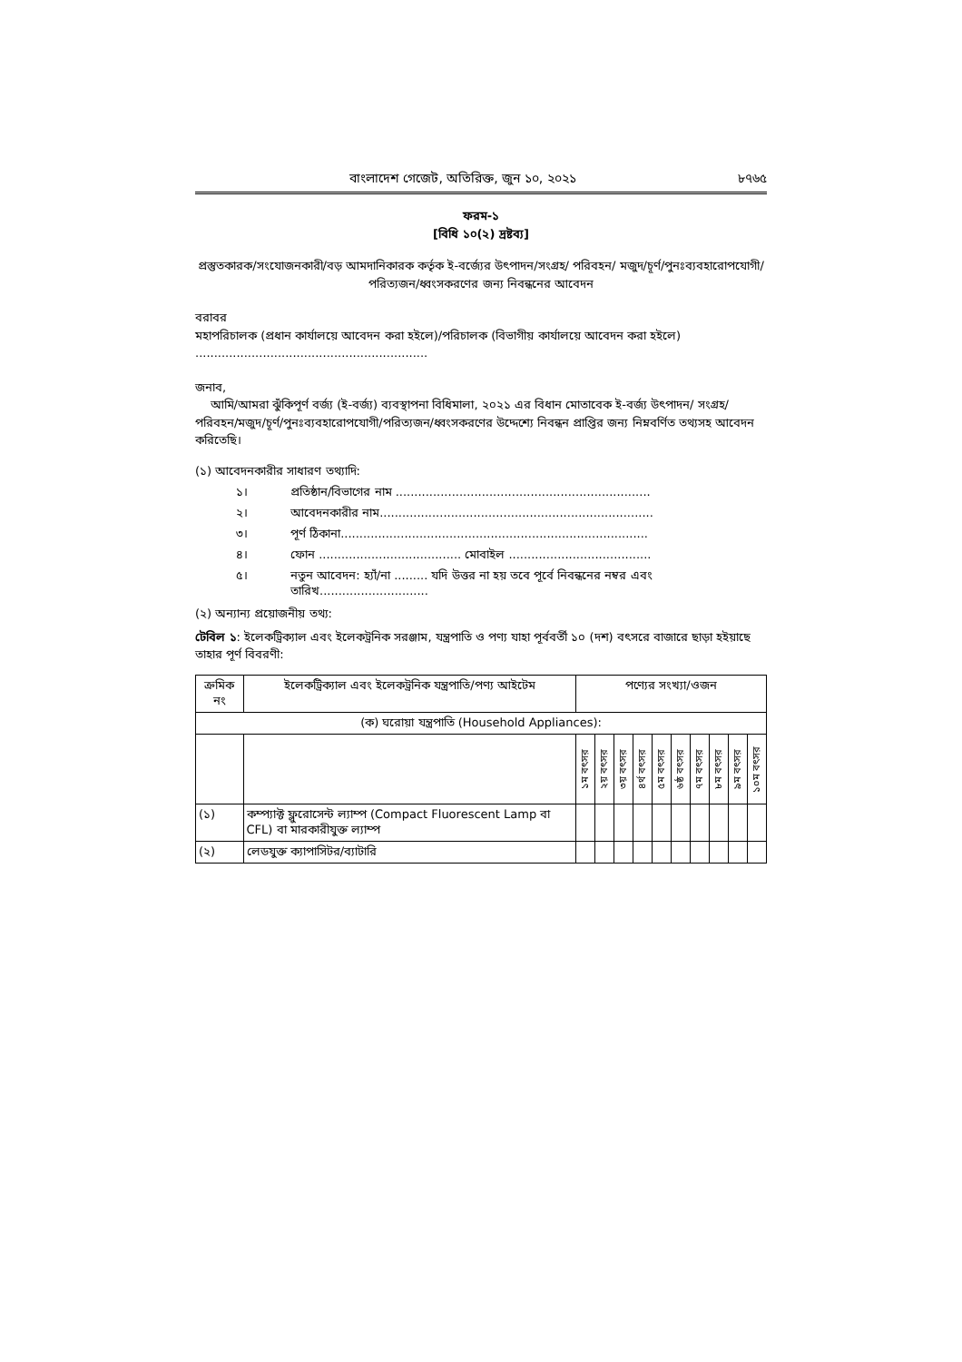বাংলাদেশ গেজেট, অতিরিক্ত, জুন ১০, ২০২১ ৮৭৬৫
ফরম-১
[বিধি ১০(২) দ্রষ্টব্য]
প্রস্তুতকারক/সংযোজনকারী/বড় আমদানিকারক কর্তৃক ই-বর্জ্যের উৎপাদন/সংগ্রহ/ পরিবহন/ মজুদ/চূর্ণ/পুনঃব্যবহারোপযোগী/পরিত্যজন/ধ্বংসকরণের জন্য নিবন্ধনের আবেদন
বরাবর
মহাপরিচালক (প্রধান কার্যালয়ে আবেদন করা হইলে)/পরিচালক (বিভাগীয় কার্যালয়ে আবেদন করা হইলে)
..............................................................
জনাব,
আমি/আমরা ঝুঁকিপূর্ণ বর্জ্য (ই-বর্জ্য) ব্যবস্থাপনা বিধিমালা, ২০২১ এর বিধান মোতাবেক ই-বর্জ্য উৎপাদন/ সংগ্রহ/পরিবহন/মজুদ/চূর্ণ/পুনঃব্যবহারোপযোগী/পরিত্যজন/ধ্বংসকরণের উদ্দেশ্যে নিবন্ধন প্রাপ্তির জন্য নিম্নবর্ণিত তথ্যসহ আবেদন করিতেছি।
(১) আবেদনকারীর সাধারণ তথ্যাদি:
১। প্রতিষ্ঠান/বিভাগের নাম ....................................................................
২। আবেদনকারীর নাম.........................................................................
৩। পূর্ণ ঠিকানা..................................................................................
৪। ফোন ...................................... মোবাইল ......................................
৫। নতুন আবেদন: হ্যাঁ/না ......... যদি উত্তর না হয় তবে পূর্বে নিবন্ধনের নম্বর এবং তারিখ.............................
(২) অন্যান্য প্রয়োজনীয় তথ্য:
টেবিল ১: ইলেকট্রিক্যাল এবং ইলেকট্রনিক সরঞ্জাম, যন্ত্রপাতি ও পণ্য যাহা পূর্ববর্তী ১০ (দশ) বৎসরে বাজারে ছাড়া হইয়াছে তাহার পূর্ণ বিবরণী:
| ক্রমিক নং | ইলেকট্রিক্যাল এবং ইলেকট্রনিক যন্ত্রপাতি/পণ্য আইটেম | পণ্যের সংখ্যা/ওজন | | | | | | | | | |
| --- | --- | --- | --- | --- | --- | --- | --- | --- | --- | --- | --- |
| (ক) ঘরোয়া যন্ত্রপাতি (Household Appliances): | | | | | | | | | | | |
| | | ১ম বৎসর | ২য় বৎসর | ৩য় বৎসর | ৪র্থ বৎসর | ৫ম বৎসর | ৬ষ্ঠ বৎসর | ৭ম বৎসর | ৮ম বৎসর | ৯ম বৎসর | ১০ম বৎসর |
| (১) | কম্প্যাক্ট ফ্লুরোসেন্ট ল্যাম্প (Compact Fluorescent Lamp বা CFL) বা মারকারীযুক্ত ল্যাম্প | | | | | | | | | | |
| (২) | লেডযুক্ত ক্যাপাসিটর/ব্যাটারি | | | | | | | | | | |